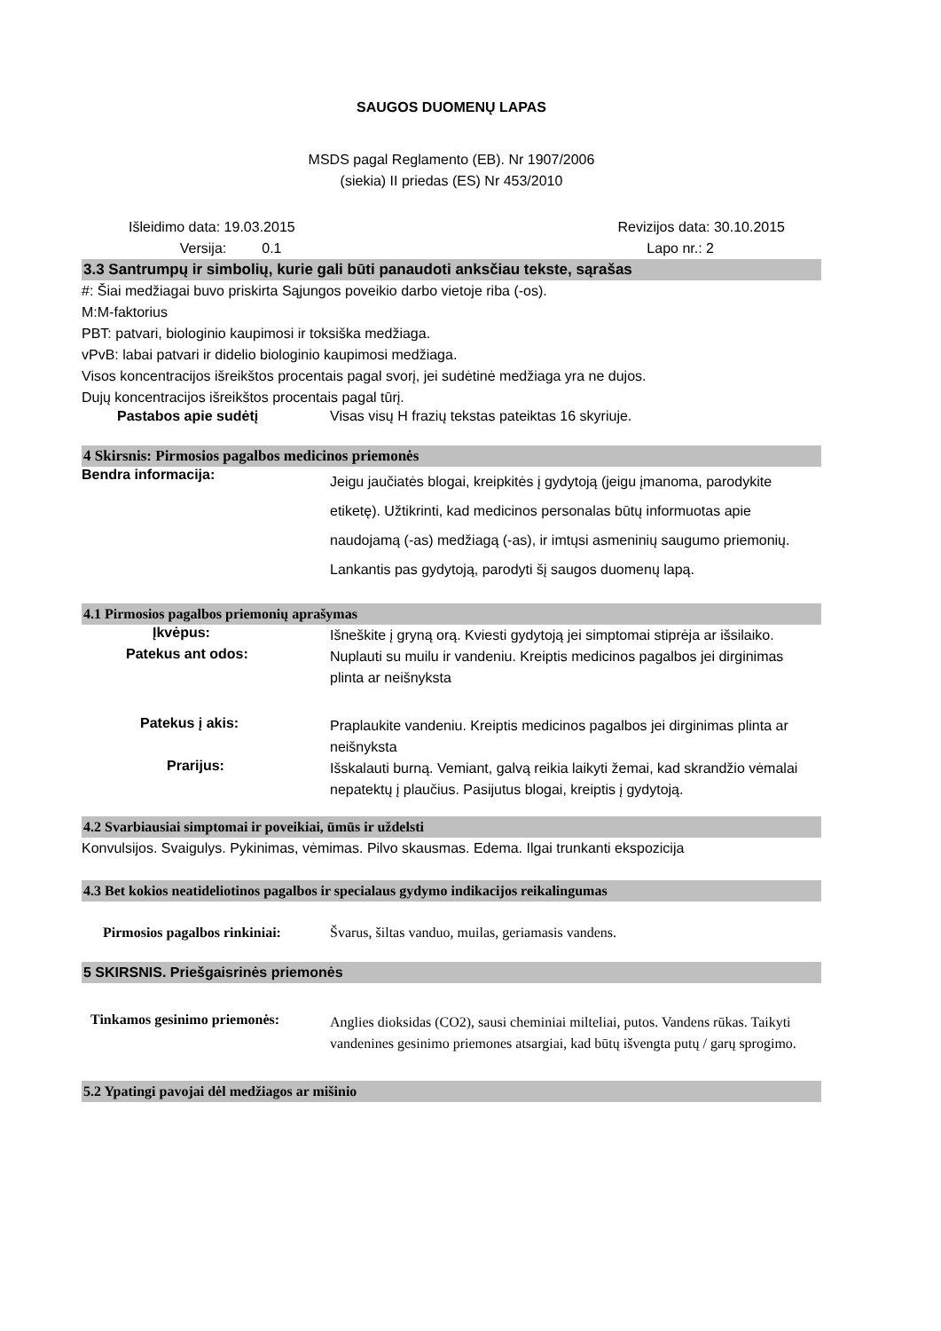SAUGOS DUOMENŲ LAPAS
MSDS pagal Reglamento (EB). Nr 1907/2006
(siekia) II priedas (ES) Nr 453/2010
Išleidimo data: 19.03.2015
Versija: 0.1
Revizijos data: 30.10.2015
Lapo nr.: 2
3.3 Santrumpų ir simbolių, kurie gali būti panaudoti anksčiau tekste, sąrašas
#: Šiai medžiagai buvo priskirta Sąjungos poveikio darbo vietoje riba (-os).
M:M-faktorius
PBT: patvari, biologinio kaupimosi ir toksiška medžiaga.
vPvB: labai patvari ir didelio biologinio kaupimosi medžiaga.
Visos koncentracijos išreikštos procentais pagal svorį, jei sudėtinė medžiaga yra ne dujos.
Dujų koncentracijos išreikštos procentais pagal tūrį.
Pastabos apie sudėtį Visas visų H frazių tekstas pateiktas 16 skyriuje.
4 Skirsnis: Pirmosios pagalbos medicinos priemonės
Bendra informacija:
Jeigu jaučiatės blogai, kreipkitės į gydytoją (jeigu įmanoma, parodykite etiketę). Užtikrinti, kad medicinos personalas būtų informuotas apie naudojamą (-as) medžiagą (-as), ir imtųsi asmeninių saugumo priemonių. Lankantis pas gydytoją, parodyti šį saugos duomenų lapą.
4.1 Pirmosios pagalbos priemonių aprašymas
Įkvėpus:
Išneškite į gryną orą. Kviesti gydytoją jei simptomai stiprėja ar išsilaiko.
Patekus ant odos:
Nuplauti su muilu ir vandeniu. Kreiptis medicinos pagalbos jei dirginimas plinta ar neišnyksta
Patekus į akis:
Praplaukite vandeniu. Kreiptis medicinos pagalbos jei dirginimas plinta ar neišnyksta
Prarijus:
Išskalauti burną. Vemiant, galvą reikia laikyti žemai, kad skrandžio vėmalai nepatektų į plaučius. Pasijutus blogai, kreiptis į gydytoją.
4.2 Svarbiausiai simptomai ir poveikiai, ūmūs ir uždelsti
Konvulsijos. Svaigulys. Pykinimas, vėmimas. Pilvo skausmas. Edema. Ilgai trunkanti ekspozicija
4.3 Bet kokios neatideliotinos pagalbos ir specialaus gydymo indikacijos reikalingumas
Pirmosios pagalbos rinkiniai:
Švarus, šiltas vanduo, muilas, geriamasis vandens.
5 SKIRSNIS. Priešgaisrinės priemonės
Tinkamos gesinimo priemonės:
Anglies dioksidas (CO2), sausi cheminiai milteliai, putos. Vandens rūkas. Taikyti vandenines gesinimo priemones atsargiai, kad būtų išvengta putų / garų sprogimo.
5.2 Ypatingi pavojai dėl medžiagos ar mišinio